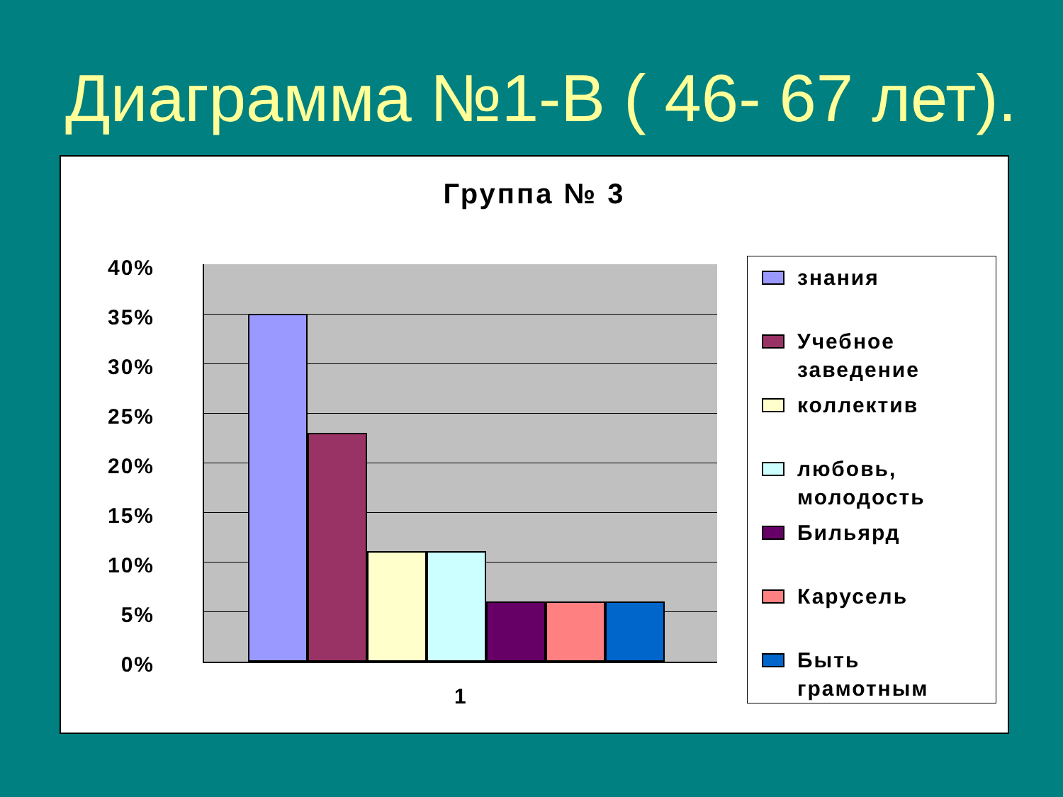Диаграмма №1-В ( 46- 67 лет).
Группа № 3
40%
35%
30%
25%
20%
15%
10%
5%
0%
1
знания
Учебное
заведение
коллектив
любовь,
молодость
Бильярд
Карусель
Быть
грамотным